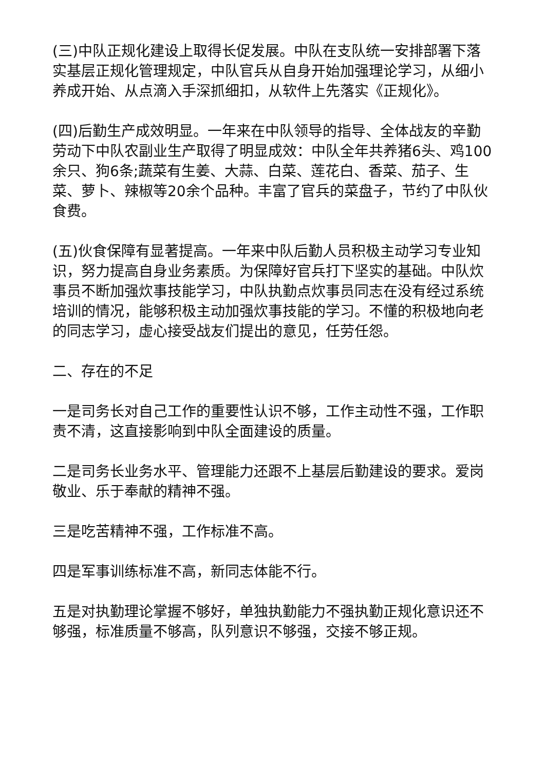(三)中队正规化建设上取得长促发展。中队在支队统一安排部署下落实基层正规化管理规定，中队官兵从自身开始加强理论学习，从细小养成开始、从点滴入手深抓细扣，从软件上先落实《正规化》。
(四)后勤生产成效明显。一年来在中队领导的指导、全体战友的辛勤劳动下中队农副业生产取得了明显成效：中队全年共养猪6头、鸡100余只、狗6条;蔬菜有生姜、大蒜、白菜、莲花白、香菜、茄子、生菜、萝卜、辣椒等20余个品种。丰富了官兵的菜盘子，节约了中队伙食费。
(五)伙食保障有显著提高。一年来中队后勤人员积极主动学习专业知识，努力提高自身业务素质。为保障好官兵打下坚实的基础。中队炊事员不断加强炊事技能学习，中队执勤点炊事员同志在没有经过系统培训的情况，能够积极主动加强炊事技能的学习。不懂的积极地向老的同志学习，虚心接受战友们提出的意见，任劳任怨。
二、存在的不足
一是司务长对自己工作的重要性认识不够，工作主动性不强，工作职责不清，这直接影响到中队全面建设的质量。
二是司务长业务水平、管理能力还跟不上基层后勤建设的要求。爱岗敬业、乐于奉献的精神不强。
三是吃苦精神不强，工作标准不高。
四是军事训练标准不高，新同志体能不行。
五是对执勤理论掌握不够好，单独执勤能力不强执勤正规化意识还不够强，标准质量不够高，队列意识不够强，交接不够正规。